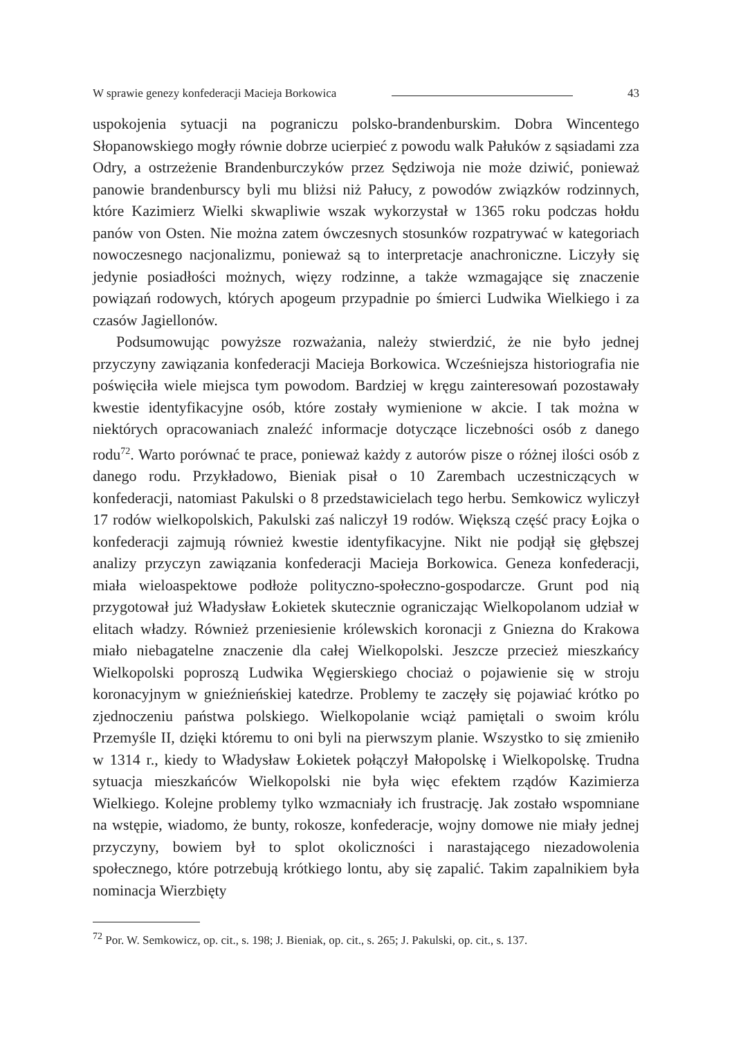W sprawie genezy konfederacji Macieja Borkowica 43
uspokojenia sytuacji na pograniczu polsko-brandenburskim. Dobra Wincentego Słopanowskiego mogły równie dobrze ucierpieć z powodu walk Pałuków z sąsiadami zza Odry, a ostrzeżenie Brandenburczyków przez Sędziwoja nie może dziwić, ponieważ panowie brandenburscy byli mu bliżsi niż Pałucy, z powodów związków rodzinnych, które Kazimierz Wielki skwapliwie wszak wykorzystał w 1365 roku podczas hołdu panów von Osten. Nie można zatem ówczesnych stosunków rozpatrywać w kategoriach nowoczesnego nacjonalizmu, ponieważ są to interpretacje anachroniczne. Liczyły się jedynie posiadłości możnych, więzy rodzinne, a także wzmagające się znaczenie powiązań rodowych, których apogeum przypadnie po śmierci Ludwika Wielkiego i za czasów Jagiellonów.
Podsumowując powyższe rozważania, należy stwierdzić, że nie było jednej przyczyny zawiązania konfederacji Macieja Borkowica. Wcześniejsza historiografia nie poświęciła wiele miejsca tym powodom. Bardziej w kręgu zainteresowań pozostawały kwestie identyfikacyjne osób, które zostały wymienione w akcie. I tak można w niektórych opracowaniach znaleźć informacje dotyczące liczebności osób z danego rodu<sup>72</sup>. Warto porównać te prace, ponieważ każdy z autorów pisze o różnej ilości osób z danego rodu. Przykładowo, Bieniak pisał o 10 Zarembach uczestniczących w konfederacji, natomiast Pakulski o 8 przedstawicielach tego herbu. Semkowicz wyliczył 17 rodów wielkopolskich, Pakulski zaś naliczył 19 rodów. Większą część pracy Łojka o konfederacji zajmują również kwestie identyfikacyjne. Nikt nie podjął się głębszej analizy przyczyn zawiązania konfederacji Macieja Borkowica. Geneza konfederacji, miała wieloaspektowe podłoże polityczno-społeczno-gospodarcze. Grunt pod nią przygotował już Władysław Łokietek skutecznie ograniczając Wielkopolanom udział w elitach władzy. Również przeniesienie królewskich koronacji z Gniezna do Krakowa miało niebagatelne znaczenie dla całej Wielkopolski. Jeszcze przecież mieszkańcy Wielkopolski poproszą Ludwika Węgierskiego chociaż o pojawienie się w stroju koronacyjnym w gnieźnieńskiej katedrze. Problemy te zaczęły się pojawiać krótko po zjednoczeniu państwa polskiego. Wielkopolanie wciąż pamiętali o swoim królu Przemyśle II, dzięki któremu to oni byli na pierwszym planie. Wszystko to się zmieniło w 1314 r., kiedy to Władysław Łokietek połączył Małopolskę i Wielkopolskę. Trudna sytuacja mieszkańców Wielkopolski nie była więc efektem rządów Kazimierza Wielkiego. Kolejne problemy tylko wzmacniały ich frustrację. Jak zostało wspomniane na wstępie, wiadomo, że bunty, rokosze, konfederacje, wojny domowe nie miały jednej przyczyny, bowiem był to splot okoliczności i narastającego niezadowolenia społecznego, które potrzebują krótkiego lontu, aby się zapalić. Takim zapalnikiem była nominacja Wierzbięty
<sup>72</sup> Por. W. Semkowicz, op. cit., s. 198; J. Bieniak, op. cit., s. 265; J. Pakulski, op. cit., s. 137.